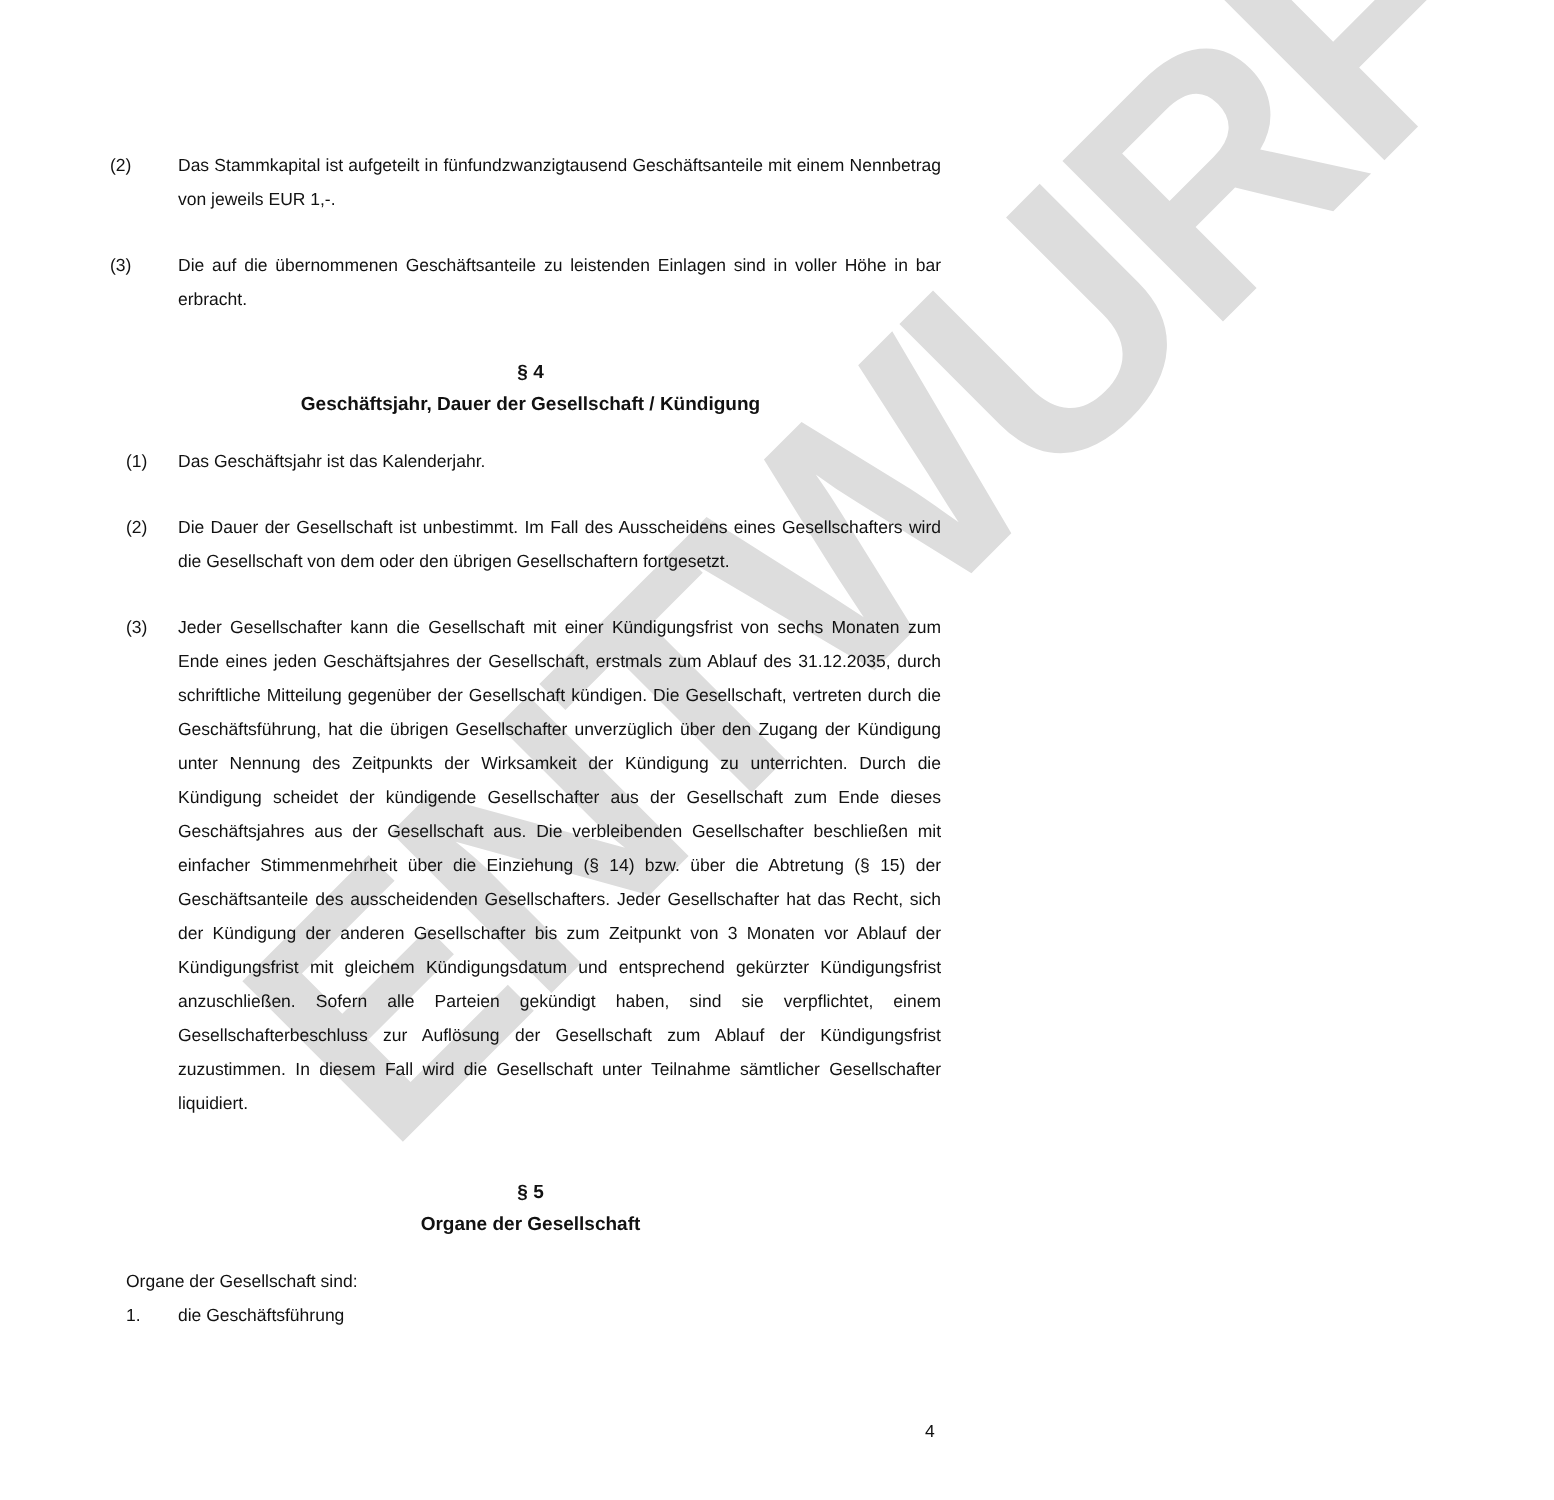ENTWURF
(2) Das Stammkapital ist aufgeteilt in fünfundzwanzigtausend Geschäftsanteile mit einem Nennbetrag von jeweils EUR 1,-.
(3) Die auf die übernommenen Geschäftsanteile zu leistenden Einlagen sind in voller Höhe in bar erbracht.
§ 4
Geschäftsjahr, Dauer der Gesellschaft / Kündigung
(1) Das Geschäftsjahr ist das Kalenderjahr.
(2) Die Dauer der Gesellschaft ist unbestimmt. Im Fall des Ausscheidens eines Gesellschafters wird die Gesellschaft von dem oder den übrigen Gesellschaftern fortgesetzt.
(3) Jeder Gesellschafter kann die Gesellschaft mit einer Kündigungsfrist von sechs Monaten zum Ende eines jeden Geschäftsjahres der Gesellschaft, erstmals zum Ablauf des 31.12.2035, durch schriftliche Mitteilung gegenüber der Gesellschaft kündigen. Die Gesellschaft, vertreten durch die Geschäftsführung, hat die übrigen Gesellschafter unverzüglich über den Zugang der Kündigung unter Nennung des Zeitpunkts der Wirksamkeit der Kündigung zu unterrichten. Durch die Kündigung scheidet der kündigende Gesellschafter aus der Gesellschaft zum Ende dieses Geschäftsjahres aus der Gesellschaft aus. Die verbleibenden Gesellschafter beschließen mit einfacher Stimmenmehrheit über die Einziehung (§ 14) bzw. über die Abtretung (§ 15) der Geschäftsanteile des ausscheidenden Gesellschafters. Jeder Gesellschafter hat das Recht, sich der Kündigung der anderen Gesellschafter bis zum Zeitpunkt von 3 Monaten vor Ablauf der Kündigungsfrist mit gleichem Kündigungsdatum und entsprechend gekürzter Kündigungsfrist anzuschließen. Sofern alle Parteien gekündigt haben, sind sie verpflichtet, einem Gesellschafterbeschluss zur Auflösung der Gesellschaft zum Ablauf der Kündigungsfrist zuzustimmen. In diesem Fall wird die Gesellschaft unter Teilnahme sämtlicher Gesellschafter liquidiert.
§ 5
Organe der Gesellschaft
Organe der Gesellschaft sind:
1. die Geschäftsführung
4